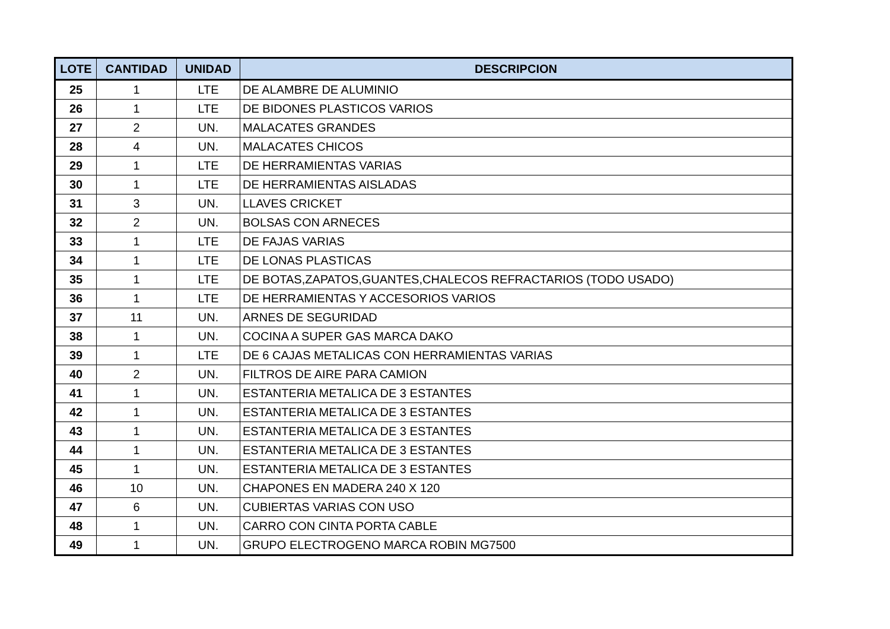| LOTE | CANTIDAD | UNIDAD | DESCRIPCION |
| --- | --- | --- | --- |
| 25 | 1 | LTE | DE ALAMBRE DE ALUMINIO |
| 26 | 1 | LTE | DE BIDONES PLASTICOS VARIOS |
| 27 | 2 | UN. | MALACATES GRANDES |
| 28 | 4 | UN. | MALACATES CHICOS |
| 29 | 1 | LTE | DE HERRAMIENTAS VARIAS |
| 30 | 1 | LTE | DE HERRAMIENTAS AISLADAS |
| 31 | 3 | UN. | LLAVES CRICKET |
| 32 | 2 | UN. | BOLSAS CON ARNECES |
| 33 | 1 | LTE | DE FAJAS VARIAS |
| 34 | 1 | LTE | DE LONAS PLASTICAS |
| 35 | 1 | LTE | DE BOTAS,ZAPATOS,GUANTES,CHALECOS REFRACTARIOS (TODO USADO) |
| 36 | 1 | LTE | DE HERRAMIENTAS Y ACCESORIOS VARIOS |
| 37 | 11 | UN. | ARNES DE SEGURIDAD |
| 38 | 1 | UN. | COCINA A SUPER GAS MARCA DAKO |
| 39 | 1 | LTE | DE 6 CAJAS METALICAS CON HERRAMIENTAS VARIAS |
| 40 | 2 | UN. | FILTROS DE AIRE PARA CAMION |
| 41 | 1 | UN. | ESTANTERIA METALICA DE 3 ESTANTES |
| 42 | 1 | UN. | ESTANTERIA METALICA DE 3 ESTANTES |
| 43 | 1 | UN. | ESTANTERIA METALICA DE 3 ESTANTES |
| 44 | 1 | UN. | ESTANTERIA METALICA DE 3 ESTANTES |
| 45 | 1 | UN. | ESTANTERIA METALICA DE 3 ESTANTES |
| 46 | 10 | UN. | CHAPONES EN MADERA 240 X 120 |
| 47 | 6 | UN. | CUBIERTAS VARIAS CON USO |
| 48 | 1 | UN. | CARRO CON CINTA PORTA CABLE |
| 49 | 1 | UN. | GRUPO ELECTROGENO MARCA ROBIN MG7500 |